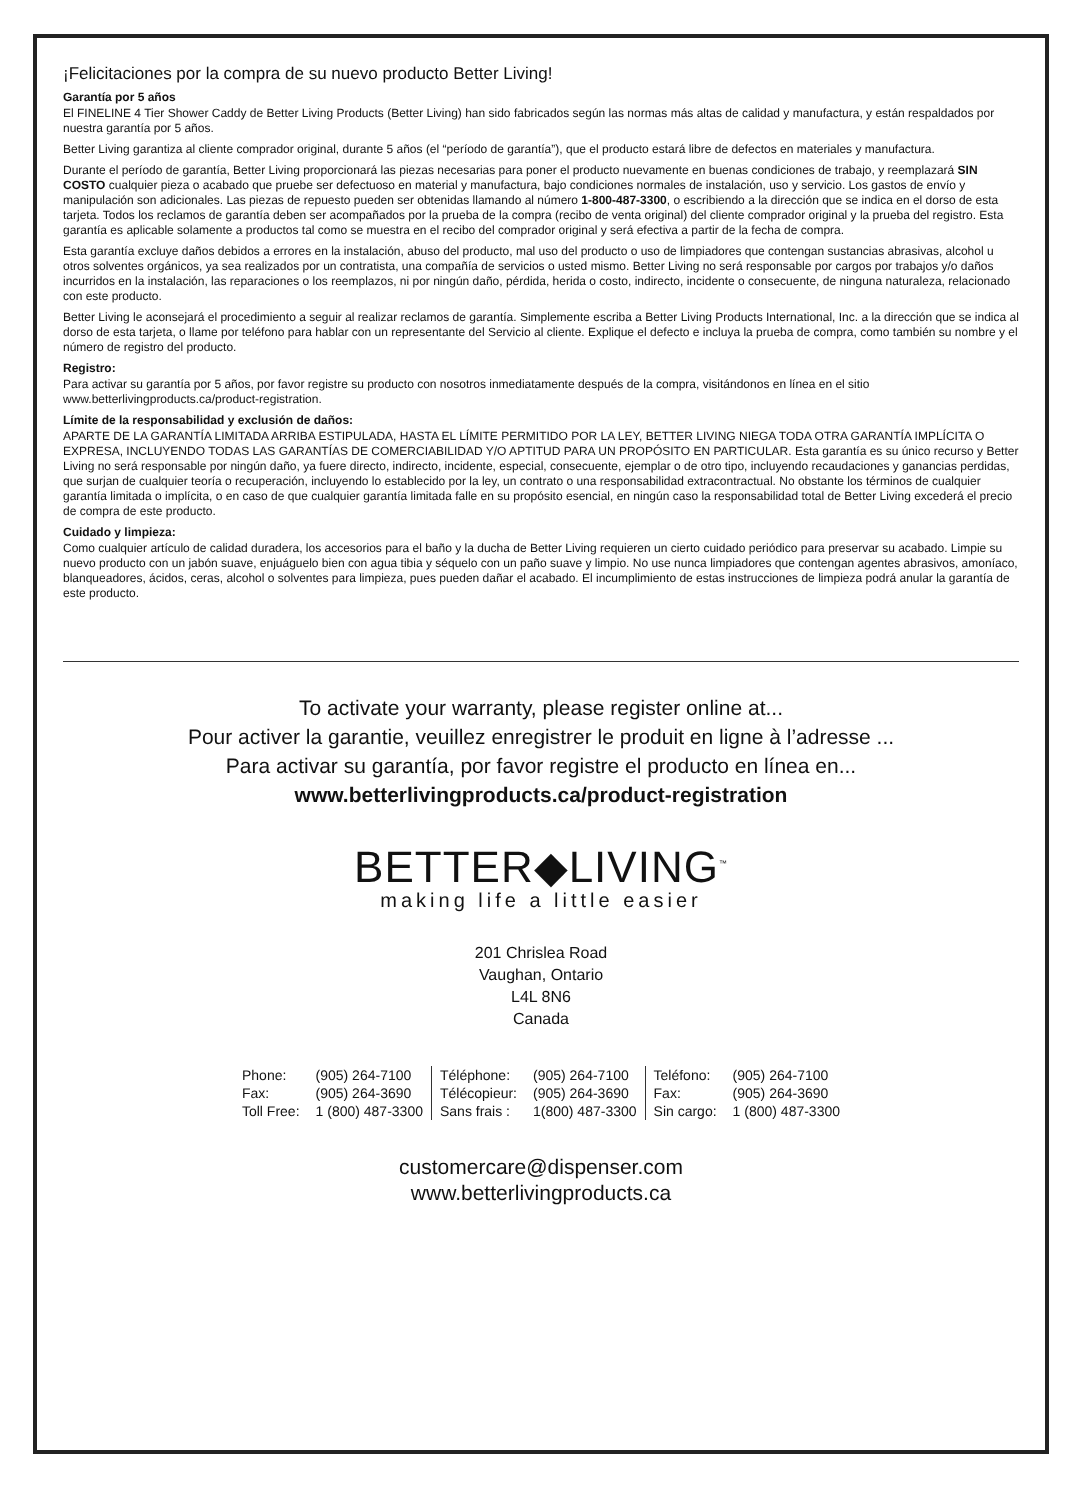¡Felicitaciones por la compra de su nuevo producto Better Living!
Garantía por 5 años
El FINELINE 4 Tier Shower Caddy de Better Living Products (Better Living) han sido fabricados según las normas más altas de calidad y manufactura, y están respaldados por nuestra garantía por 5 años.
Better Living garantiza al cliente comprador original, durante 5 años (el “período de garantía”), que el producto estará libre de defectos en materiales y manufactura.
Durante el período de garantía, Better Living proporcionará las piezas necesarias para poner el producto nuevamente en buenas condiciones de trabajo, y reemplazará SIN COSTO cualquier pieza o acabado que pruebe ser defectuoso en material y manufactura, bajo condiciones normales de instalación, uso y servicio. Los gastos de envío y manipulación son adicionales. Las piezas de repuesto pueden ser obtenidas llamando al número 1-800-487-3300, o escribiendo a la dirección que se indica en el dorso de esta tarjeta. Todos los reclamos de garantía deben ser acompañados por la prueba de la compra (recibo de venta original) del cliente comprador original y la prueba del registro. Esta garantía es aplicable solamente a productos tal como se muestra en el recibo del comprador original y será efectiva a partir de la fecha de compra.
Esta garantía excluye daños debidos a errores en la instalación, abuso del producto, mal uso del producto o uso de limpiadores que contengan sustancias abrasivas, alcohol u otros solventes orgánicos, ya sea realizados por un contratista, una compañía de servicios o usted mismo. Better Living no será responsable por cargos por trabajos y/o daños incurridos en la instalación, las reparaciones o los reemplazos, ni por ningún daño, pérdida, herida o costo, indirecto, incidente o consecuente, de ninguna naturaleza, relacionado con este producto.
Better Living le aconsejará el procedimiento a seguir al realizar reclamos de garantía. Simplemente escriba a Better Living Products International, Inc. a la dirección que se indica al dorso de esta tarjeta, o llame por teléfono para hablar con un representante del Servicio al cliente. Explique el defecto e incluya la prueba de compra, como también su nombre y el número de registro del producto.
Registro:
Para activar su garantía por 5 años, por favor registre su producto con nosotros inmediatamente después de la compra, visitándonos en línea en el sitio www.betterlivingproducts.ca/product-registration.
Límite de la responsabilidad y exclusión de daños:
APARTE DE LA GARANTÍA LIMITADA ARRIBA ESTIPULADA, HASTA EL LÍMITE PERMITIDO POR LA LEY, BETTER LIVING NIEGA TODA OTRA GARANTÍA IMPLÍCITA O EXPRESA, INCLUYENDO TODAS LAS GARANTÍAS DE COMERCIABILIDAD Y/O APTITUD PARA UN PROPÓSITO EN PARTICULAR. Esta garantía es su único recurso y Better Living no será responsable por ningún daño, ya fuere directo, indirecto, incidente, especial, consecuente, ejemplar o de otro tipo, incluyendo recaudaciones y ganancias perdidas, que surjan de cualquier teoría o recuperación, incluyendo lo establecido por la ley, un contrato o una responsabilidad extracontractual. No obstante los términos de cualquier garantía limitada o implícita, o en caso de que cualquier garantía limitada falle en su propósito esencial, en ningún caso la responsabilidad total de Better Living excederá el precio de compra de este producto.
Cuidado y limpieza:
Como cualquier artículo de calidad duradera, los accesorios para el baño y la ducha de Better Living requieren un cierto cuidado periódico para preservar su acabado. Limpie su nuevo producto con un jabón suave, enjuáguelo bien con agua tibia y séquelo con un paño suave y limpio. No use nunca limpiadores que contengan agentes abrasivos, amoníaco, blanqueadores, ácidos, ceras, alcohol o solventes para limpieza, pues pueden dañar el acabado. El incumplimiento de estas instrucciones de limpieza podrá anular la garantía de este producto.
To activate your warranty, please register online at...
Pour activer la garantie, veuillez enregistrer le produit en ligne à l’adresse ...
Para activar su garantía, por favor registre el producto en línea en...
www.betterlivingproducts.ca/product-registration
BETTER◆LIVING<sup>™</sup>
making life a little easier
201 Chrislea Road
Vaughan, Ontario
L4L 8N6
Canada
| Phone: | (905) 264-7100 | Téléphone: | (905) 264-7100 | Teléfono: | (905) 264-7100 |
| Fax: | (905) 264-3690 | Télécopieur: | (905) 264-3690 | Fax: | (905) 264-3690 |
| Toll Free: | 1 (800) 487-3300 | Sans frais : | 1(800) 487-3300 | Sin cargo: | 1 (800) 487-3300 |
customercare@dispenser.com
www.betterlivingproducts.ca